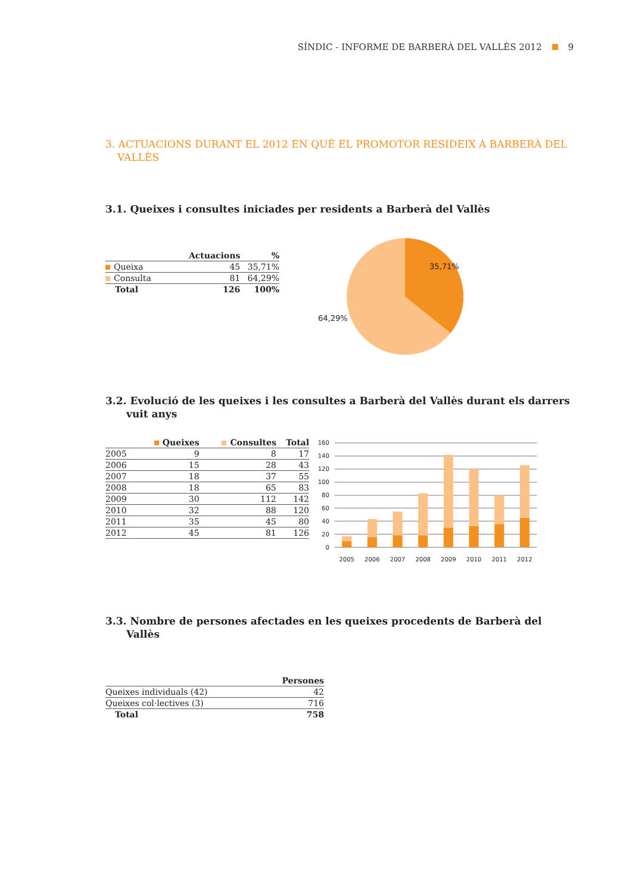SÍNDIC - INFORME DE BARBERÀ DEL VALLÈS 2012 9
3. ACTUACIONS DURANT EL 2012 EN QUÈ EL PROMOTOR RESIDEIX A BARBERÀ DEL VALLÈS
3.1. Queixes i consultes iniciades per residents a Barberà del Vallès
| | Actuacions | % |
| --- | --- | --- |
| Queixa | 45 | 35,71% |
| Consulta | 81 | 64,29% |
| Total | 126 | 100% |
35,71%
64,29%
3.2. Evolució de les queixes i les consultes a Barberà del Vallès durant els darrers vuit anys
| | Queixes | Consultes | Total |
| --- | --- | --- | --- |
| 2005 | 9 | 8 | 17 |
| 2006 | 15 | 28 | 43 |
| 2007 | 18 | 37 | 55 |
| 2008 | 18 | 65 | 83 |
| 2009 | 30 | 112 | 142 |
| 2010 | 32 | 88 | 120 |
| 2011 | 35 | 45 | 80 |
| 2012 | 45 | 81 | 126 |
0
20
40
60
80
100
120
140
160
2005
2006
2007
2008
2009
2010
2011
2012
3.3. Nombre de persones afectades en les queixes procedents de Barberà del Vallès
| | Persones |
| --- | --- |
| Queixes individuals (42) | 42 |
| Queixes col·lectives (3) | 716 |
| Total | 758 |